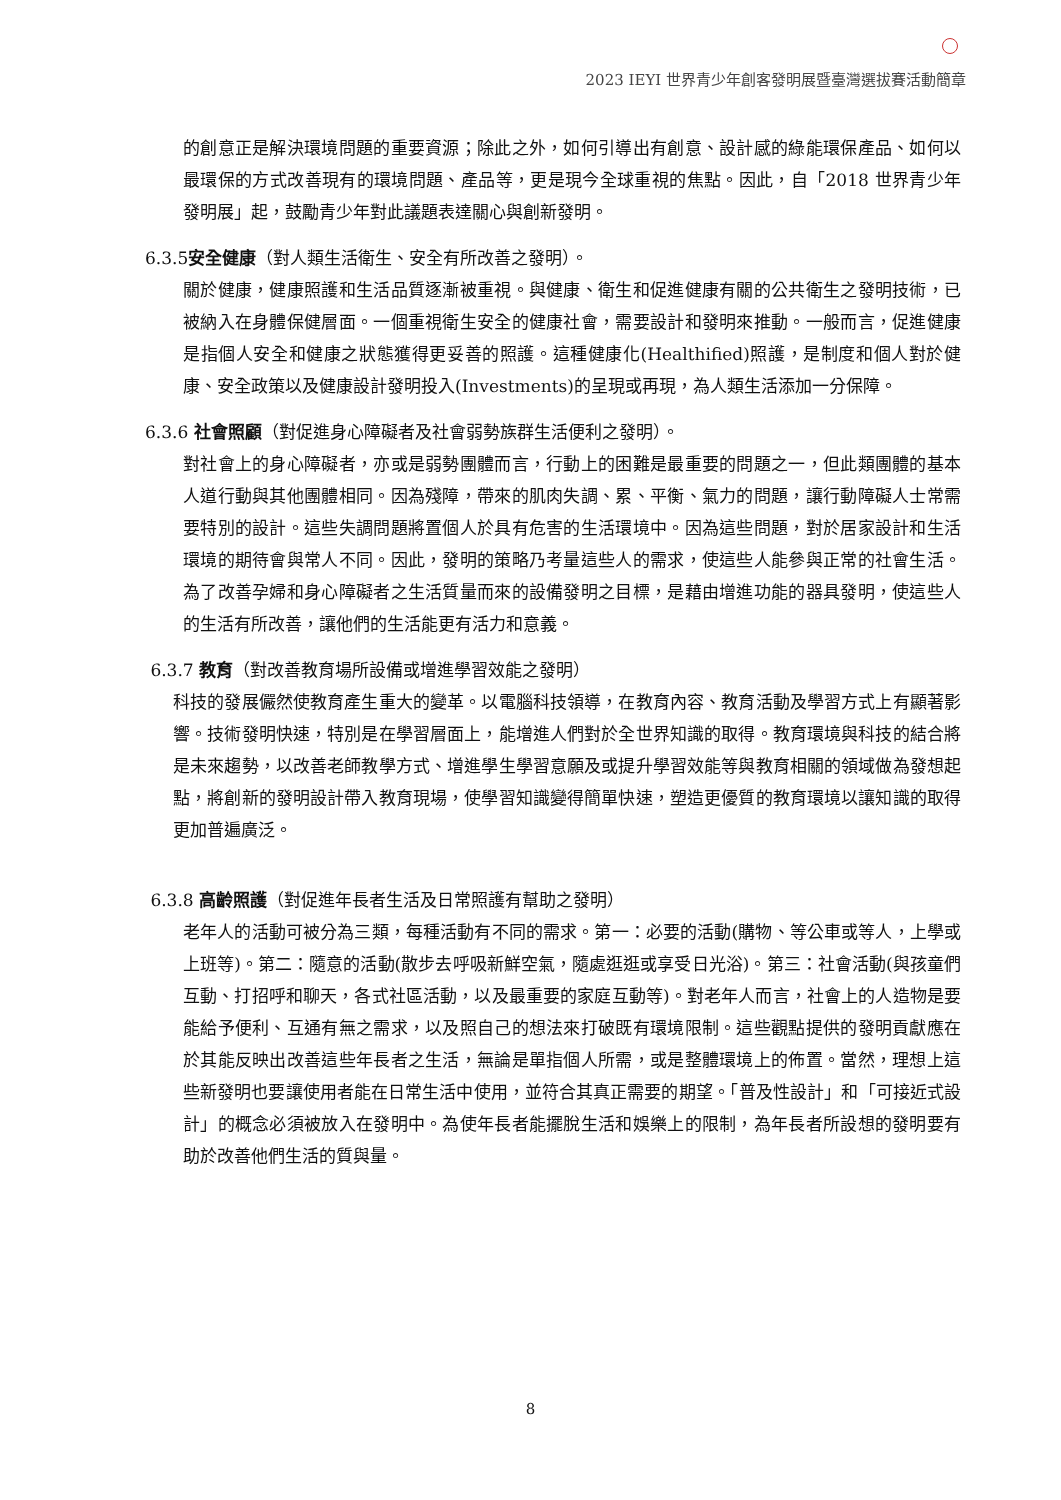2023 IEYI 世界青少年創客發明展暨臺灣選拔賽活動簡章
的創意正是解決環境問題的重要資源；除此之外，如何引導出有創意、設計感的綠能環保產品、如何以最環保的方式改善現有的環境問題、產品等，更是現今全球重視的焦點。因此，自「2018 世界青少年發明展」起，鼓勵青少年對此議題表達關心與創新發明。
6.3.5安全健康（對人類生活衛生、安全有所改善之發明）。
關於健康，健康照護和生活品質逐漸被重視。與健康、衛生和促進健康有關的公共衛生之發明技術，已被納入在身體保健層面。一個重視衛生安全的健康社會，需要設計和發明來推動。一般而言，促進健康是指個人安全和健康之狀態獲得更妥善的照護。這種健康化(Healthified)照護，是制度和個人對於健康、安全政策以及健康設計發明投入(Investments)的呈現或再現，為人類生活添加一分保障。
6.3.6 社會照顧（對促進身心障礙者及社會弱勢族群生活便利之發明）。
對社會上的身心障礙者，亦或是弱勢團體而言，行動上的困難是最重要的問題之一，但此類團體的基本人道行動與其他團體相同。因為殘障，帶來的肌肉失調、累、平衡、氣力的問題，讓行動障礙人士常需要特別的設計。這些失調問題將置個人於具有危害的生活環境中。因為這些問題，對於居家設計和生活環境的期待會與常人不同。因此，發明的策略乃考量這些人的需求，使這些人能參與正常的社會生活。為了改善孕婦和身心障礙者之生活質量而來的設備發明之目標，是藉由增進功能的器具發明，使這些人的生活有所改善，讓他們的生活能更有活力和意義。
6.3.7 教育（對改善教育場所設備或增進學習效能之發明）
科技的發展儼然使教育產生重大的變革。以電腦科技領導，在教育內容、教育活動及學習方式上有顯著影響。技術發明快速，特別是在學習層面上，能增進人們對於全世界知識的取得。教育環境與科技的結合將是未來趨勢，以改善老師教學方式、增進學生學習意願及或提升學習效能等與教育相關的領域做為發想起點，將創新的發明設計帶入教育現場，使學習知識變得簡單快速，塑造更優質的教育環境以讓知識的取得更加普遍廣泛。
6.3.8 高齡照護（對促進年長者生活及日常照護有幫助之發明）
老年人的活動可被分為三類，每種活動有不同的需求。第一：必要的活動(購物、等公車或等人，上學或上班等)。第二：隨意的活動(散步去呼吸新鮮空氣，隨處逛逛或享受日光浴)。第三：社會活動(與孩童們互動、打招呼和聊天，各式社區活動，以及最重要的家庭互動等)。對老年人而言，社會上的人造物是要能給予便利、互通有無之需求，以及照自己的想法來打破既有環境限制。這些觀點提供的發明貢獻應在於其能反映出改善這些年長者之生活，無論是單指個人所需，或是整體環境上的佈置。當然，理想上這些新發明也要讓使用者能在日常生活中使用，並符合其真正需要的期望。「普及性設計」和「可接近式設計」的概念必須被放入在發明中。為使年長者能擺脫生活和娛樂上的限制，為年長者所設想的發明要有助於改善他們生活的質與量。
8